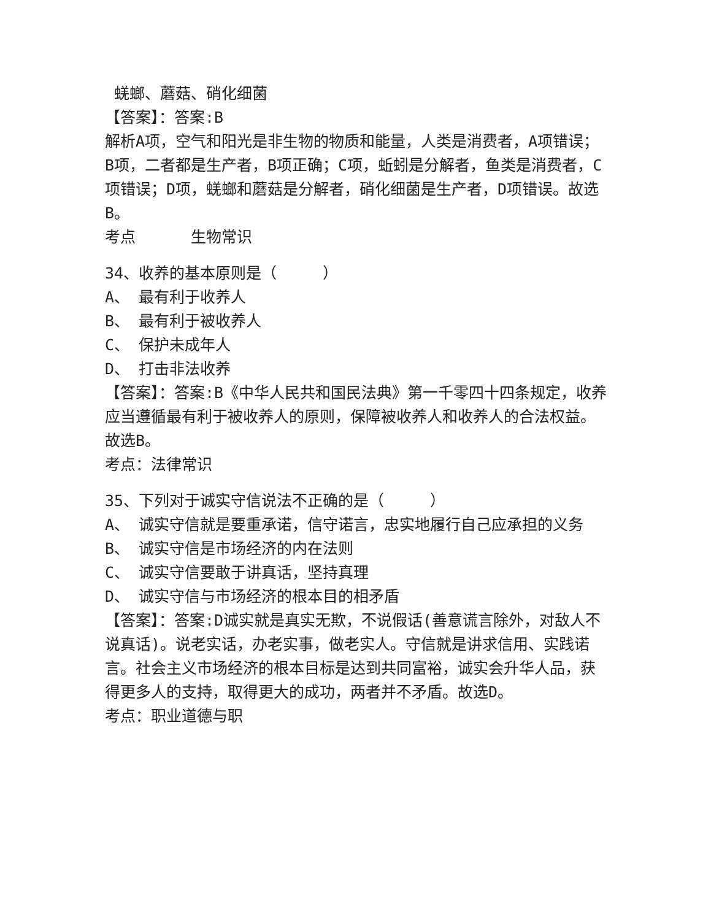蜣螂、蘑菇、硝化细菌
【答案】：答案:B
解析A项，空气和阳光是非生物的物质和能量，人类是消费者，A项错误；B项，二者都是生产者，B项正确；C项，蚯蚓是分解者，鱼类是消费者，C项错误；D项，蜣螂和蘑菇是分解者，硝化细菌是生产者，D项错误。故选B。
考点 生物常识
34、收养的基本原则是（ ）
A、 最有利于收养人
B、 最有利于被收养人
C、 保护未成年人
D、 打击非法收养
【答案】：答案:B《中华人民共和国民法典》第一千零四十四条规定，收养应当遵循最有利于被收养人的原则，保障被收养人和收养人的合法权益。故选B。
考点：法律常识
35、下列对于诚实守信说法不正确的是（ ）
A、 诚实守信就是要重承诺，信守诺言，忠实地履行自己应承担的义务
B、 诚实守信是市场经济的内在法则
C、 诚实守信要敢于讲真话，坚持真理
D、 诚实守信与市场经济的根本目的相矛盾
【答案】：答案:D诚实就是真实无欺，不说假话(善意谎言除外，对敌人不说真话)。说老实话，办老实事，做老实人。守信就是讲求信用、实践诺言。社会主义市场经济的根本目标是达到共同富裕，诚实会升华人品，获得更多人的支持，取得更大的成功，两者并不矛盾。故选D。
考点：职业道德与职